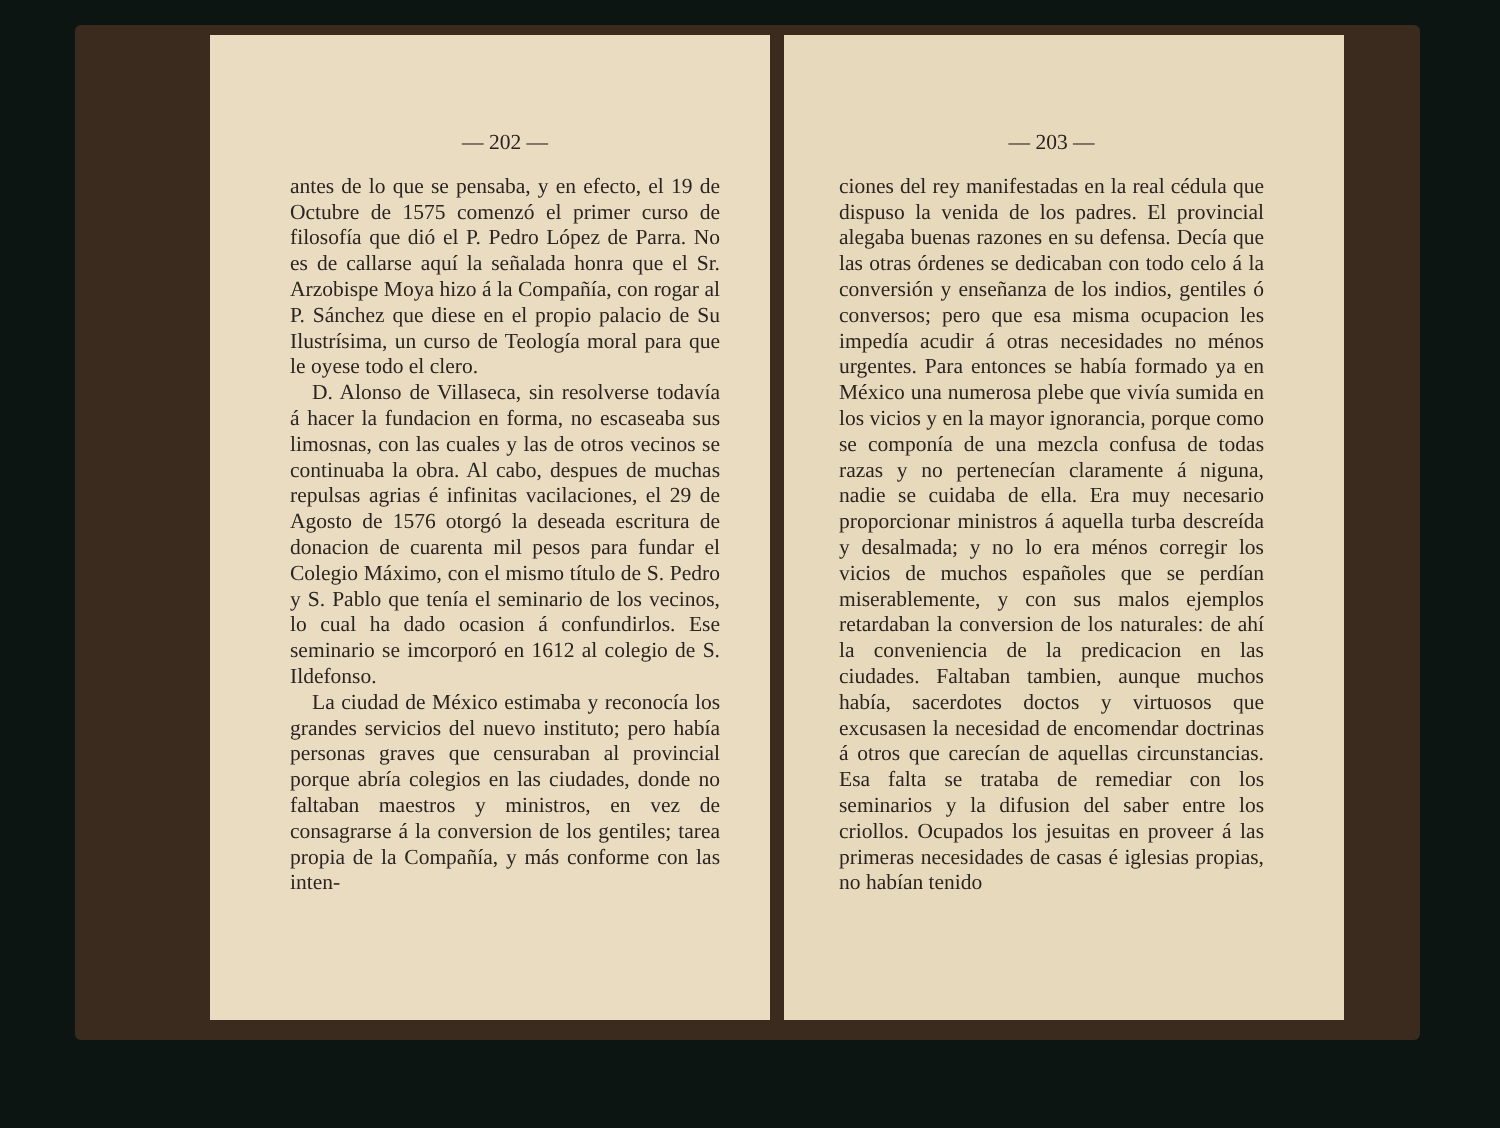— 202 —
antes de lo que se pensaba, y en efecto, el 19 de Octubre de 1575 comenzó el primer curso de filosofía que dió el P. Pedro López de Parra. No es de callarse aquí la señalada honra que el Sr. Arzobispe Moya hizo á la Compañía, con rogar al P. Sánchez que diese en el propio palacio de Su Ilustrísima, un curso de Teología moral para que le oyese todo el clero.
D. Alonso de Villaseca, sin resolverse todavía á hacer la fundacion en forma, no escaseaba sus limosnas, con las cuales y las de otros vecinos se continuaba la obra. Al cabo, despues de muchas repulsas agrias é infinitas vacilaciones, el 29 de Agosto de 1576 otorgó la deseada escritura de donacion de cuarenta mil pesos para fundar el Colegio Máximo, con el mismo título de S. Pedro y S. Pablo que tenía el seminario de los vecinos, lo cual ha dado ocasion á confundirlos. Ese seminario se imcorporó en 1612 al colegio de S. Ildefonso.
La ciudad de México estimaba y reconocía los grandes servicios del nuevo instituto; pero había personas graves que censuraban al provincial porque abría colegios en las ciudades, donde no faltaban maestros y ministros, en vez de consagrarse á la conversion de los gentiles; tarea propia de la Compañía, y más conforme con las inten-
— 203 —
ciones del rey manifestadas en la real cédula que dispuso la venida de los padres. El provincial alegaba buenas razones en su defensa. Decía que las otras órdenes se dedicaban con todo celo á la conversión y enseñanza de los indios, gentiles ó conversos; pero que esa misma ocupacion les impedía acudir á otras necesidades no ménos urgentes. Para entonces se había formado ya en México una numerosa plebe que vivía sumida en los vicios y en la mayor ignorancia, porque como se componía de una mezcla confusa de todas razas y no pertenecían claramente á niguna, nadie se cuidaba de ella. Era muy necesario proporcionar ministros á aquella turba descreída y desalmada; y no lo era ménos corregir los vicios de muchos españoles que se perdían miserablemente, y con sus malos ejemplos retardaban la conversion de los naturales: de ahí la conveniencia de la predicacion en las ciudades. Faltaban tambien, aunque muchos había, sacerdotes doctos y virtuosos que excusasen la necesidad de encomendar doctrinas á otros que carecían de aquellas circunstancias. Esa falta se trataba de remediar con los seminarios y la difusion del saber entre los criollos. Ocupados los jesuitas en proveer á las primeras necesidades de casas é iglesias propias, no habían tenido